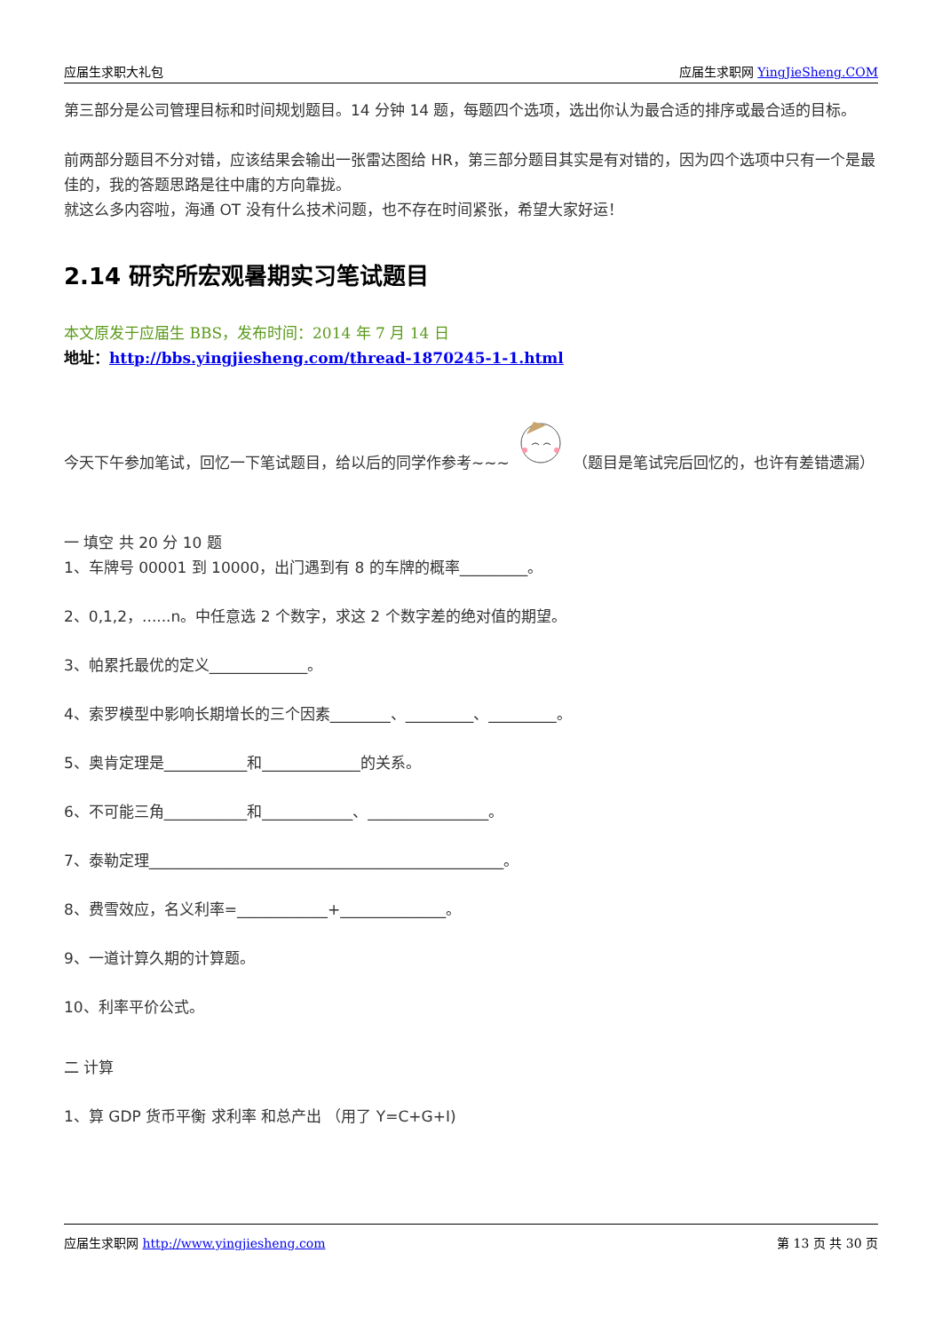应届生求职大礼包 应届生求职网 YingJieSheng.COM
第三部分是公司管理目标和时间规划题目。14 分钟 14 题，每题四个选项，选出你认为最合适的排序或最合适的目标。
前两部分题目不分对错，应该结果会输出一张雷达图给 HR，第三部分题目其实是有对错的，因为四个选项中只有一个是最佳的，我的答题思路是往中庸的方向靠拢。
就这么多内容啦，海通 OT 没有什么技术问题，也不存在时间紧张，希望大家好运！
2.14 研究所宏观暑期实习笔试题目
本文原发于应届生 BBS，发布时间：2014 年 7 月 14 日
地址：http://bbs.yingjiesheng.com/thread-1870245-1-1.html
今天下午参加笔试，回忆一下笔试题目，给以后的同学作参考~~~ （题目是笔试完后回忆的，也许有差错遗漏）
一 填空 共 20 分 10 题
1、车牌号 00001 到 10000，出门遇到有 8 的车牌的概率_________。
2、0,1,2，......n。中任意选 2 个数字，求这 2 个数字差的绝对值的期望。
3、帕累托最优的定义_____________。
4、索罗模型中影响长期增长的三个因素________、_________、_________。
5、奥肯定理是___________和_____________的关系。
6、不可能三角___________和____________、________________。
7、泰勒定理_______________________________________________。
8、费雪效应，名义利率=____________+______________。
9、一道计算久期的计算题。
10、利率平价公式。
二 计算
1、算 GDP 货币平衡 求利率 和总产出 （用了 Y=C+G+I)
应届生求职网 http://www.yingjiesheng.com 第 13 页 共 30 页